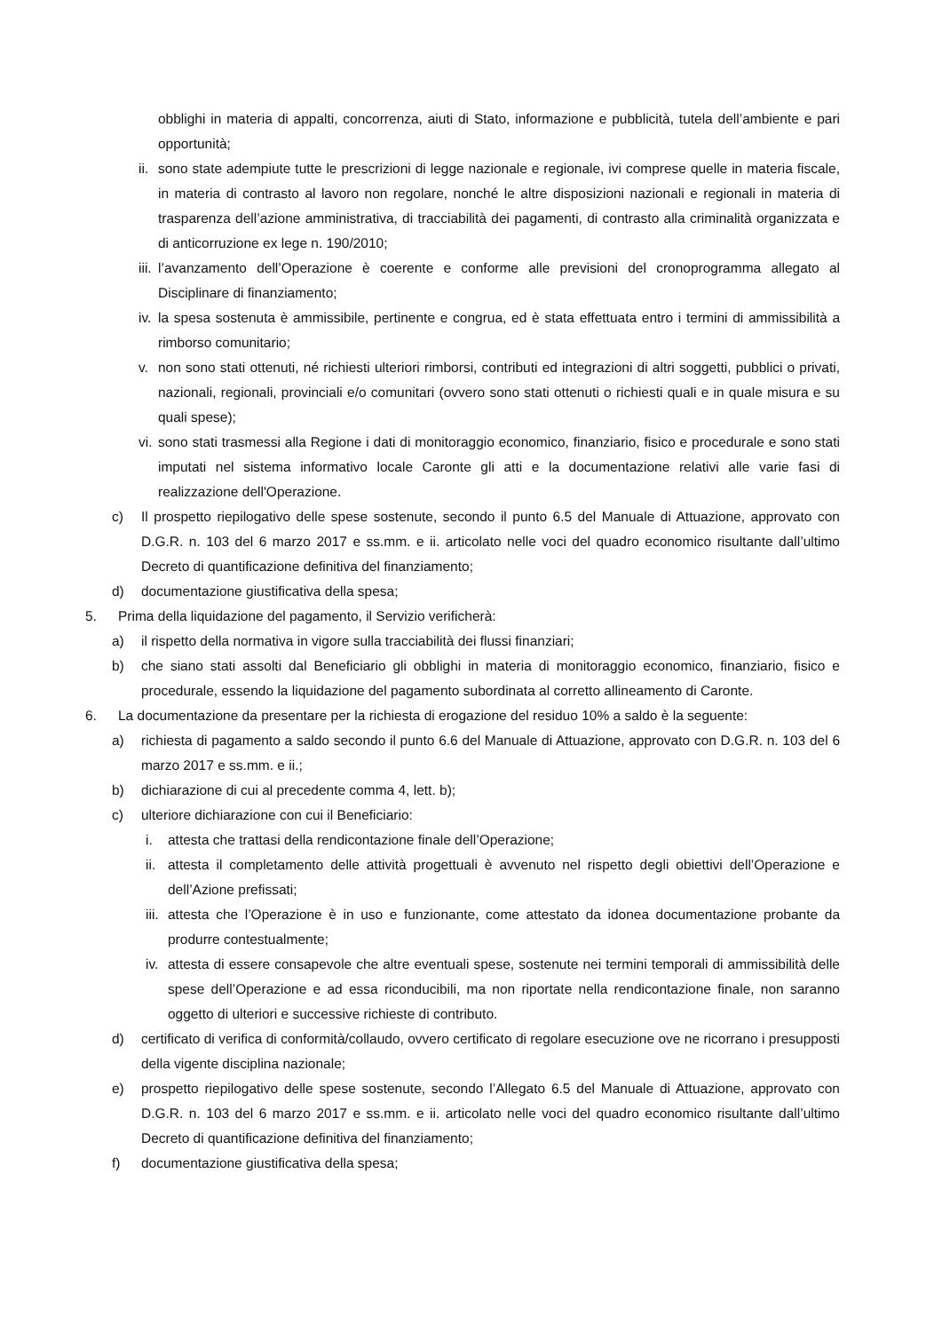obblighi in materia di appalti, concorrenza, aiuti di Stato, informazione e pubblicità, tutela dell’ambiente e pari opportunità;
ii. sono state adempiute tutte le prescrizioni di legge nazionale e regionale, ivi comprese quelle in materia fiscale, in materia di contrasto al lavoro non regolare, nonché le altre disposizioni nazionali e regionali in materia di trasparenza dell’azione amministrativa, di tracciabilità dei pagamenti, di contrasto alla criminalità organizzata e di anticorruzione ex lege n. 190/2010;
iii. l’avanzamento dell’Operazione è coerente e conforme alle previsioni del cronoprogramma allegato al Disciplinare di finanziamento;
iv. la spesa sostenuta è ammissibile, pertinente e congrua, ed è stata effettuata entro i termini di ammissibilità a rimborso comunitario;
v. non sono stati ottenuti, né richiesti ulteriori rimborsi, contributi ed integrazioni di altri soggetti, pubblici o privati, nazionali, regionali, provinciali e/o comunitari (ovvero sono stati ottenuti o richiesti quali e in quale misura e su quali spese);
vi. sono stati trasmessi alla Regione i dati di monitoraggio economico, finanziario, fisico e procedurale e sono stati imputati nel sistema informativo locale Caronte gli atti e la documentazione relativi alle varie fasi di realizzazione dell'Operazione.
c) Il prospetto riepilogativo delle spese sostenute, secondo il punto 6.5 del Manuale di Attuazione, approvato con D.G.R. n. 103 del 6 marzo 2017 e ss.mm. e ii. articolato nelle voci del quadro economico risultante dall’ultimo Decreto di quantificazione definitiva del finanziamento;
d) documentazione giustificativa della spesa;
5. Prima della liquidazione del pagamento, il Servizio verificherà:
a) il rispetto della normativa in vigore sulla tracciabilità dei flussi finanziari;
b) che siano stati assolti dal Beneficiario gli obblighi in materia di monitoraggio economico, finanziario, fisico e procedurale, essendo la liquidazione del pagamento subordinata al corretto allineamento di Caronte.
6. La documentazione da presentare per la richiesta di erogazione del residuo 10% a saldo è la seguente:
a) richiesta di pagamento a saldo secondo il punto 6.6 del Manuale di Attuazione, approvato con D.G.R. n. 103 del 6 marzo 2017 e ss.mm. e ii.;
b) dichiarazione di cui al precedente comma 4, lett. b);
c) ulteriore dichiarazione con cui il Beneficiario:
i. attesta che trattasi della rendicontazione finale dell’Operazione;
ii. attesta il completamento delle attività progettuali è avvenuto nel rispetto degli obiettivi dell’Operazione e dell’Azione prefissati;
iii. attesta che l’Operazione è in uso e funzionante, come attestato da idonea documentazione probante da produrre contestualmente;
iv. attesta di essere consapevole che altre eventuali spese, sostenute nei termini temporali di ammissibilità delle spese dell’Operazione e ad essa riconducibili, ma non riportate nella rendicontazione finale, non saranno oggetto di ulteriori e successive richieste di contributo.
d) certificato di verifica di conformità/collaudo, ovvero certificato di regolare esecuzione ove ne ricorrano i presupposti della vigente disciplina nazionale;
e) prospetto riepilogativo delle spese sostenute, secondo l’Allegato 6.5 del Manuale di Attuazione, approvato con D.G.R. n. 103 del 6 marzo 2017 e ss.mm. e ii. articolato nelle voci del quadro economico risultante dall’ultimo Decreto di quantificazione definitiva del finanziamento;
f) documentazione giustificativa della spesa;